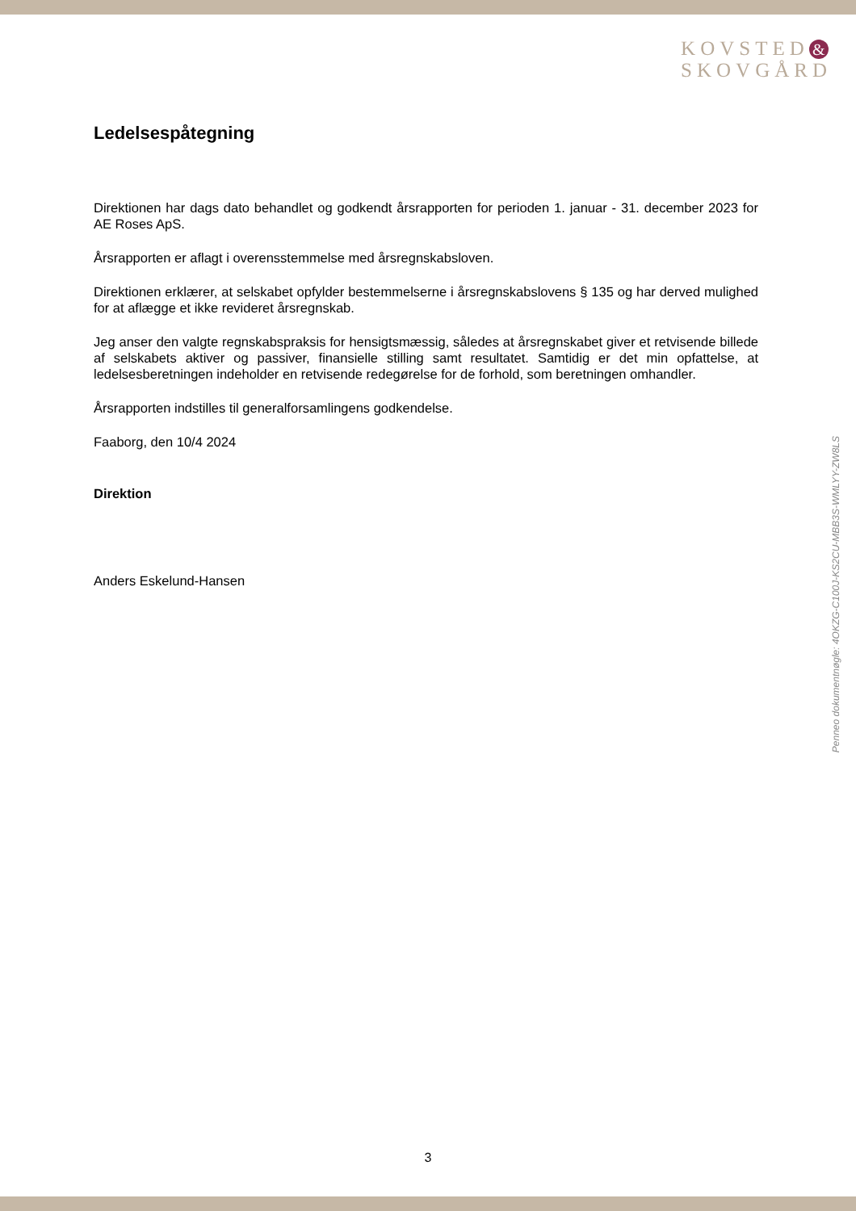KOVSTED &
SKOVGÅRD
Ledelsespåtegning
Direktionen har dags dato behandlet og godkendt årsrapporten for perioden 1. januar - 31. december 2023 for AE Roses ApS.
Årsrapporten er aflagt i overensstemmelse med årsregnskabsloven.
Direktionen erklærer, at selskabet opfylder bestemmelserne i årsregnskabslovens § 135 og har derved mulighed for at aflægge et ikke revideret årsregnskab.
Jeg anser den valgte regnskabspraksis for hensigtsmæssig, således at årsregnskabet giver et retvisende billede af selskabets aktiver og passiver, finansielle stilling samt resultatet. Samtidig er det min opfattelse, at ledelsesberetningen indeholder en retvisende redegørelse for de forhold, som beretningen omhandler.
Årsrapporten indstilles til generalforsamlingens godkendelse.
Faaborg, den 10/4 2024
Direktion
Anders Eskelund-Hansen
Penneo dokumentnøgle: 4OKZG-C100J-KS2CU-MBB3S-WMLYY-ZW8LS
3